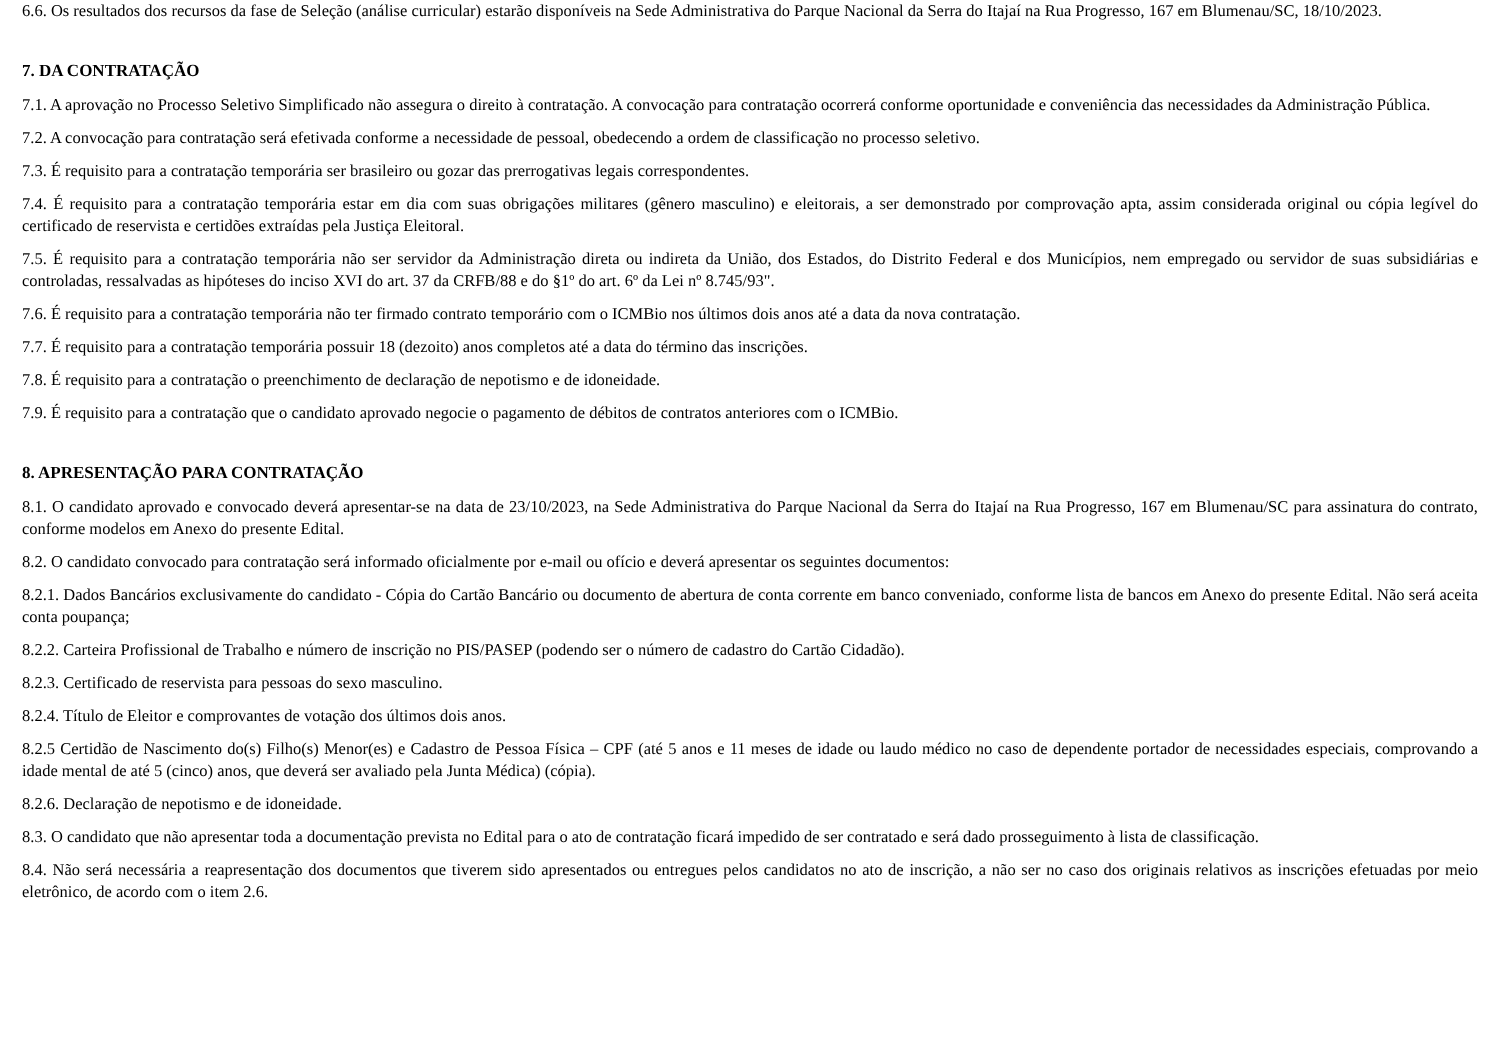6.6. Os resultados dos recursos da fase de Seleção (análise curricular) estarão disponíveis na Sede Administrativa do Parque Nacional da Serra do Itajaí na Rua Progresso, 167 em Blumenau/SC, 18/10/2023.
7. DA CONTRATAÇÃO
7.1. A aprovação no Processo Seletivo Simplificado não assegura o direito à contratação. A convocação para contratação ocorrerá conforme oportunidade e conveniência das necessidades da Administração Pública.
7.2. A convocação para contratação será efetivada conforme a necessidade de pessoal, obedecendo a ordem de classificação no processo seletivo.
7.3. É requisito para a contratação temporária ser brasileiro ou gozar das prerrogativas legais correspondentes.
7.4. É requisito para a contratação temporária estar em dia com suas obrigações militares (gênero masculino) e eleitorais, a ser demonstrado por comprovação apta, assim considerada original ou cópia legível do certificado de reservista e certidões extraídas pela Justiça Eleitoral.
7.5. É requisito para a contratação temporária não ser servidor da Administração direta ou indireta da União, dos Estados, do Distrito Federal e dos Municípios, nem empregado ou servidor de suas subsidiárias e controladas, ressalvadas as hipóteses do inciso XVI do art. 37 da CRFB/88 e do §1º do art. 6º da Lei nº 8.745/93".
7.6. É requisito para a contratação temporária não ter firmado contrato temporário com o ICMBio nos últimos dois anos até a data da nova contratação.
7.7. É requisito para a contratação temporária possuir 18 (dezoito) anos completos até a data do término das inscrições.
7.8. É requisito para a contratação o preenchimento de declaração de nepotismo e de idoneidade.
7.9. É requisito para a contratação que o candidato aprovado negocie o pagamento de débitos de contratos anteriores com o ICMBio.
8. APRESENTAÇÃO PARA CONTRATAÇÃO
8.1. O candidato aprovado e convocado deverá apresentar-se na data de 23/10/2023, na Sede Administrativa do Parque Nacional da Serra do Itajaí na Rua Progresso, 167 em Blumenau/SC para assinatura do contrato, conforme modelos em Anexo do presente Edital.
8.2. O candidato convocado para contratação será informado oficialmente por e-mail ou ofício e deverá apresentar os seguintes documentos:
8.2.1. Dados Bancários exclusivamente do candidato - Cópia do Cartão Bancário ou documento de abertura de conta corrente em banco conveniado, conforme lista de bancos em Anexo do presente Edital. Não será aceita conta poupança;
8.2.2. Carteira Profissional de Trabalho e número de inscrição no PIS/PASEP (podendo ser o número de cadastro do Cartão Cidadão).
8.2.3. Certificado de reservista para pessoas do sexo masculino.
8.2.4. Título de Eleitor e comprovantes de votação dos últimos dois anos.
8.2.5 Certidão de Nascimento do(s) Filho(s) Menor(es) e Cadastro de Pessoa Física – CPF (até 5 anos e 11 meses de idade ou laudo médico no caso de dependente portador de necessidades especiais, comprovando a idade mental de até 5 (cinco) anos, que deverá ser avaliado pela Junta Médica) (cópia).
8.2.6. Declaração de nepotismo e de idoneidade.
8.3. O candidato que não apresentar toda a documentação prevista no Edital para o ato de contratação ficará impedido de ser contratado e será dado prosseguimento à lista de classificação.
8.4. Não será necessária a reapresentação dos documentos que tiverem sido apresentados ou entregues pelos candidatos no ato de inscrição, a não ser no caso dos originais relativos as inscrições efetuadas por meio eletrônico, de acordo com o item 2.6.